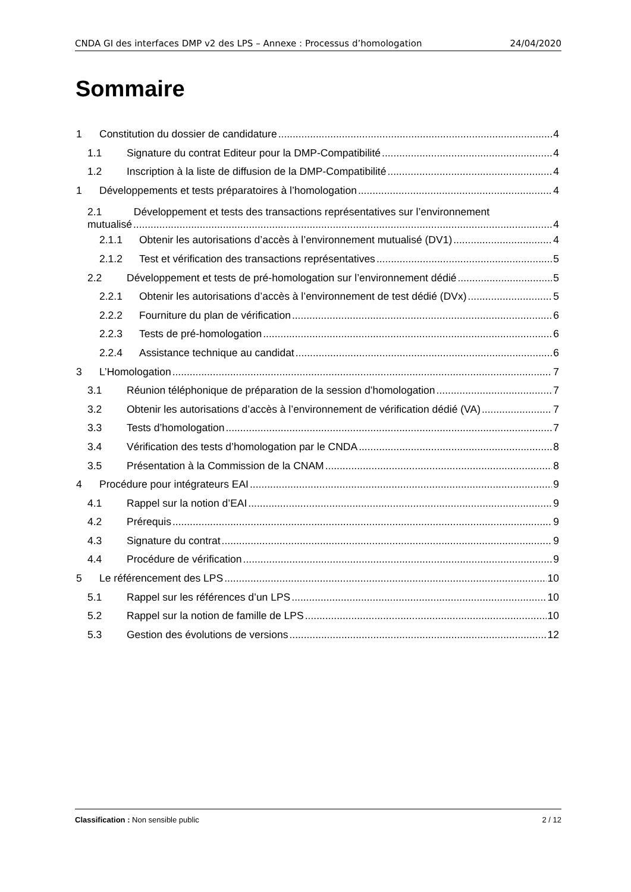CNDA GI des interfaces DMP v2 des LPS – Annexe : Processus d’homologation 24/04/2020
Sommaire
1 Constitution du dossier de candidature 4
1.1 Signature du contrat Editeur pour la DMP-Compatibilité 4
1.2 Inscription à la liste de diffusion de la DMP-Compatibilité 4
1 Développements et tests préparatoires à l’homologation 4
2.1 Développement et tests des transactions représentatives sur l’environnement
mutualisé 4
2.1.1 Obtenir les autorisations d’accès à l’environnement mutualisé (DV1) 4
2.1.2 Test et vérification des transactions représentatives 5
2.2 Développement et tests de pré-homologation sur l’environnement dédié 5
2.2.1 Obtenir les autorisations d’accès à l’environnement de test dédié (DVx) 5
2.2.2 Fourniture du plan de vérification 6
2.2.3 Tests de pré-homologation 6
2.2.4 Assistance technique au candidat 6
3 L’Homologation 7
3.1 Réunion téléphonique de préparation de la session d’homologation 7
3.2 Obtenir les autorisations d’accès à l’environnement de vérification dédié (VA) 7
3.3 Tests d’homologation 7
3.4 Vérification des tests d’homologation par le CNDA 8
3.5 Présentation à la Commission de la CNAM 8
4 Procédure pour intégrateurs EAI 9
4.1 Rappel sur la notion d’EAI 9
4.2 Prérequis 9
4.3 Signature du contrat 9
4.4 Procédure de vérification 9
5 Le référencement des LPS 10
5.1 Rappel sur les références d’un LPS 10
5.2 Rappel sur la notion de famille de LPS 10
5.3 Gestion des évolutions de versions 12
Classification : Non sensible public 2 / 12